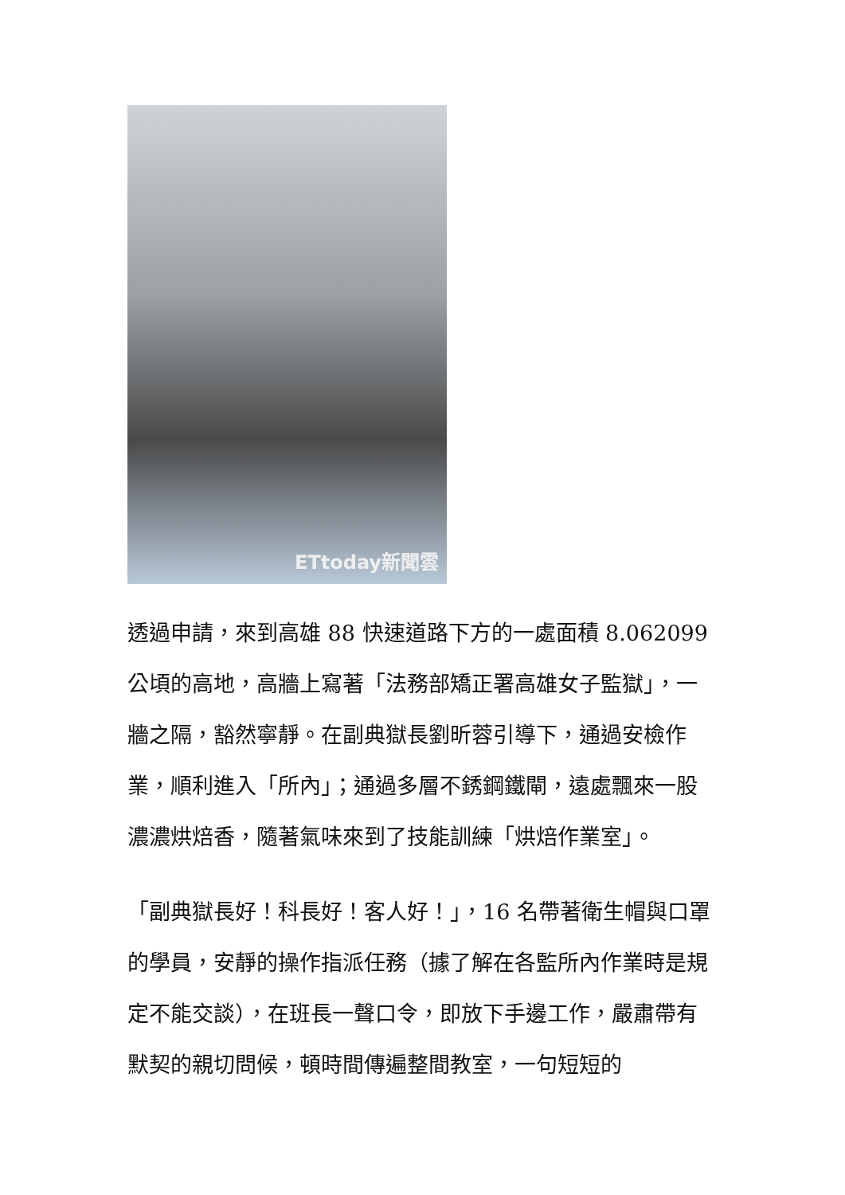ETtoday新聞雲
透過申請，來到高雄 88 快速道路下方的一處面積 8.062099 公頃的高地，高牆上寫著「法務部矯正署高雄女子監獄」，一牆之隔，豁然寧靜。在副典獄長劉昕蓉引導下，通過安檢作業，順利進入「所內」；通過多層不銹鋼鐵閘，遠處飄來一股濃濃烘焙香，隨著氣味來到了技能訓練「烘焙作業室」。
「副典獄長好！科長好！客人好！」，16 名帶著衛生帽與口罩的學員，安靜的操作指派任務（據了解在各監所內作業時是規定不能交談），在班長一聲口令，即放下手邊工作，嚴肅帶有默契的親切問候，頓時間傳遍整間教室，一句短短的